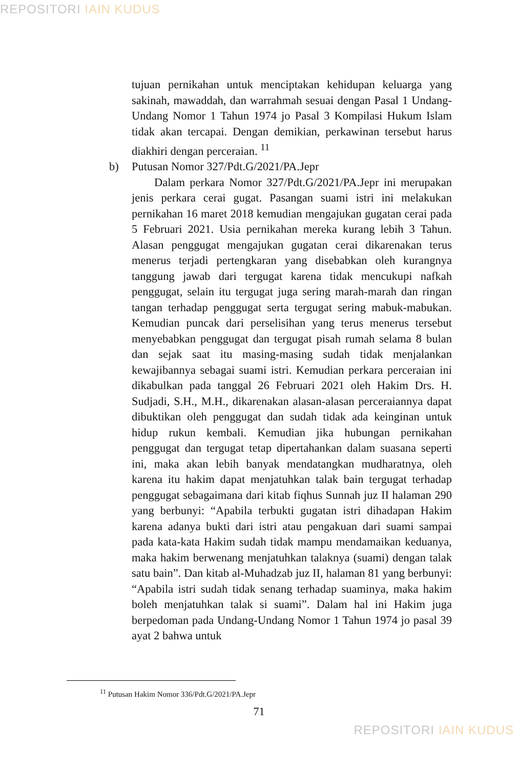REPOSITORI IAIN KUDUS
tujuan pernikahan untuk menciptakan kehidupan keluarga yang sakinah, mawaddah, dan warrahmah sesuai dengan Pasal 1 Undang-Undang Nomor 1 Tahun 1974 jo Pasal 3 Kompilasi Hukum Islam tidak akan tercapai. Dengan demikian, perkawinan tersebut harus diakhiri dengan perceraian. <sup>11</sup>
b) Putusan Nomor 327/Pdt.G/2021/PA.Jepr
Dalam perkara Nomor 327/Pdt.G/2021/PA.Jepr ini merupakan jenis perkara cerai gugat. Pasangan suami istri ini melakukan pernikahan 16 maret 2018 kemudian mengajukan gugatan cerai pada 5 Februari 2021. Usia pernikahan mereka kurang lebih 3 Tahun. Alasan penggugat mengajukan gugatan cerai dikarenakan terus menerus terjadi pertengkaran yang disebabkan oleh kurangnya tanggung jawab dari tergugat karena tidak mencukupi nafkah penggugat, selain itu tergugat juga sering marah-marah dan ringan tangan terhadap penggugat serta tergugat sering mabuk-mabukan. Kemudian puncak dari perselisihan yang terus menerus tersebut menyebabkan penggugat dan tergugat pisah rumah selama 8 bulan dan sejak saat itu masing-masing sudah tidak menjalankan kewajibannya sebagai suami istri. Kemudian perkara perceraian ini dikabulkan pada tanggal 26 Februari 2021 oleh Hakim Drs. H. Sudjadi, S.H., M.H., dikarenakan alasan-alasan perceraiannya dapat dibuktikan oleh penggugat dan sudah tidak ada keinginan untuk hidup rukun kembali. Kemudian jika hubungan pernikahan penggugat dan tergugat tetap dipertahankan dalam suasana seperti ini, maka akan lebih banyak mendatangkan mudharatnya, oleh karena itu hakim dapat menjatuhkan talak bain tergugat terhadap penggugat sebagaimana dari kitab fiqhus Sunnah juz II halaman 290 yang berbunyi: “Apabila terbukti gugatan istri dihadapan Hakim karena adanya bukti dari istri atau pengakuan dari suami sampai pada kata-kata Hakim sudah tidak mampu mendamaikan keduanya, maka hakim berwenang menjatuhkan talaknya (suami) dengan talak satu bain”. Dan kitab al-Muhadzab juz II, halaman 81 yang berbunyi: “Apabila istri sudah tidak senang terhadap suaminya, maka hakim boleh menjatuhkan talak si suami”. Dalam hal ini Hakim juga berpedoman pada Undang-Undang Nomor 1 Tahun 1974 jo pasal 39 ayat 2 bahwa untuk
<sup>11</sup> Putusan Hakim Nomor 336/Pdt.G/2021/PA.Jepr
71
REPOSITORI IAIN KUDUS